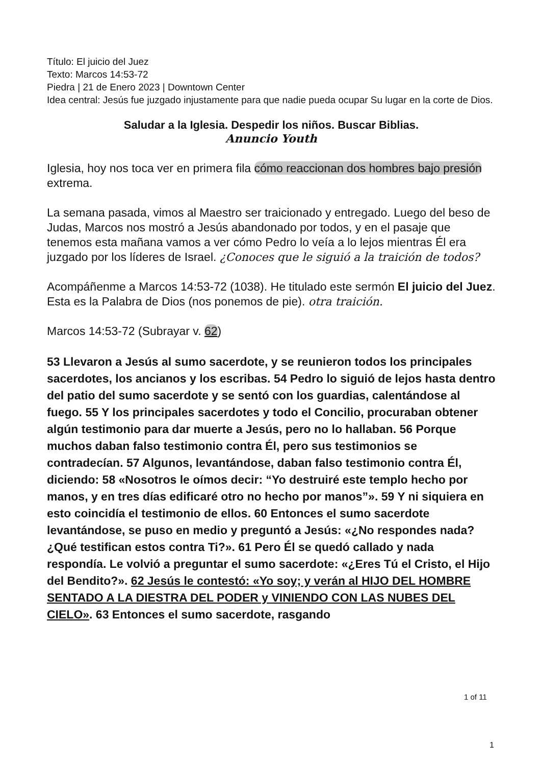Título: El juicio del Juez
Texto: Marcos 14:53-72
Piedra | 21 de Enero 2023 | Downtown Center
Idea central: Jesús fue juzgado injustamente para que nadie pueda ocupar Su lugar en la corte de Dios.
Saludar a la Iglesia. Despedir los niños. Buscar Biblias.
Anuncio Youth
Iglesia, hoy nos toca ver en primera fila cómo reaccionan dos hombres bajo presión extrema.
La semana pasada, vimos al Maestro ser traicionado y entregado. Luego del beso de Judas, Marcos nos mostró a Jesús abandonado por todos, y en el pasaje que tenemos esta mañana vamos a ver cómo Pedro lo veía a lo lejos mientras Él era juzgado por los líderes de Israel. ¿Conoces que le siguió a la traición de todos?
Acompáñenme a Marcos 14:53-72 (1038). He titulado este sermón El juicio del Juez. Esta es la Palabra de Dios (nos ponemos de pie). otra traición.
Marcos 14:53-72 (Subrayar v. 62)
53 Llevaron a Jesús al sumo sacerdote, y se reunieron todos los principales sacerdotes, los ancianos y los escribas. 54 Pedro lo siguió de lejos hasta dentro del patio del sumo sacerdote y se sentó con los guardias, calentándose al fuego. 55 Y los principales sacerdotes y todo el Concilio, procuraban obtener algún testimonio para dar muerte a Jesús, pero no lo hallaban. 56 Porque muchos daban falso testimonio contra Él, pero sus testimonios se contradecían. 57 Algunos, levantándose, daban falso testimonio contra Él, diciendo: 58 «Nosotros le oímos decir: “Yo destruiré este templo hecho por manos, y en tres días edificaré otro no hecho por manos”». 59 Y ni siquiera en esto coincidía el testimonio de ellos. 60 Entonces el sumo sacerdote levantándose, se puso en medio y preguntó a Jesús: «¿No respondes nada? ¿Qué testifican estos contra Ti?». 61 Pero Él se quedó callado y nada respondía. Le volvió a preguntar el sumo sacerdote: «¿Eres Tú el Cristo, el Hijo del Bendito?». 62 Jesús le contestó: «Yo soy; y verán al HIJO DEL HOMBRE SENTADO A LA DIESTRA DEL PODER y VINIENDO CON LAS NUBES DEL CIELO». 63 Entonces el sumo sacerdote, rasgando
1 of 11
1